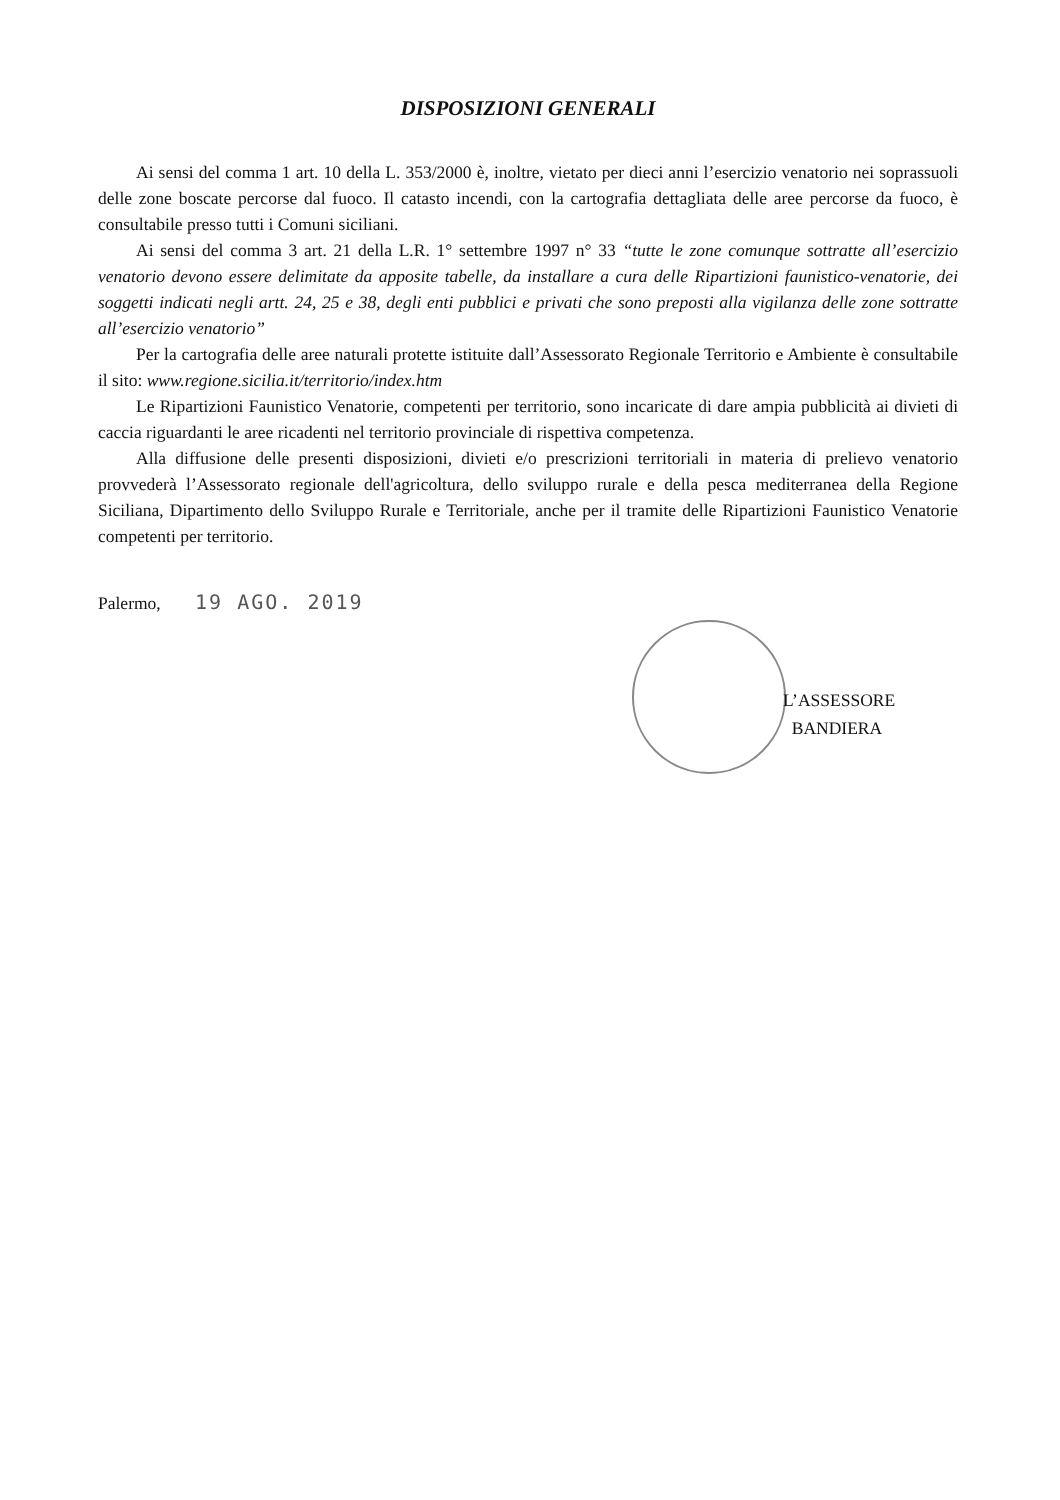DISPOSIZIONI GENERALI
Ai sensi del comma 1 art. 10 della L. 353/2000 è, inoltre, vietato per dieci anni l’esercizio venatorio nei soprassuoli delle zone boscate percorse dal fuoco. Il catasto incendi, con la cartografia dettagliata delle aree percorse da fuoco, è consultabile presso tutti i Comuni siciliani.
Ai sensi del comma 3 art. 21 della L.R. 1° settembre 1997 n° 33 “tutte le zone comunque sottratte all’esercizio venatorio devono essere delimitate da apposite tabelle, da installare a cura delle Ripartizioni faunistico-venatorie, dei soggetti indicati negli artt. 24, 25 e 38, degli enti pubblici e privati che sono preposti alla vigilanza delle zone sottratte all’esercizio venatorio”
Per la cartografia delle aree naturali protette istituite dall’Assessorato Regionale Territorio e Ambiente è consultabile il sito: www.regione.sicilia.it/territorio/index.htm
Le Ripartizioni Faunistico Venatorie, competenti per territorio, sono incaricate di dare ampia pubblicità ai divieti di caccia riguardanti le aree ricadenti nel territorio provinciale di rispettiva competenza.
Alla diffusione delle presenti disposizioni, divieti e/o prescrizioni territoriali in materia di prelievo venatorio provvederà l’Assessorato regionale dell'agricoltura, dello sviluppo rurale e della pesca mediterranea della Regione Siciliana, Dipartimento dello Sviluppo Rurale e Territoriale, anche per il tramite delle Ripartizioni Faunistico Venatorie competenti per territorio.
Palermo, 19 AGO. 2019
L’ASSESSORE
BANDIERA